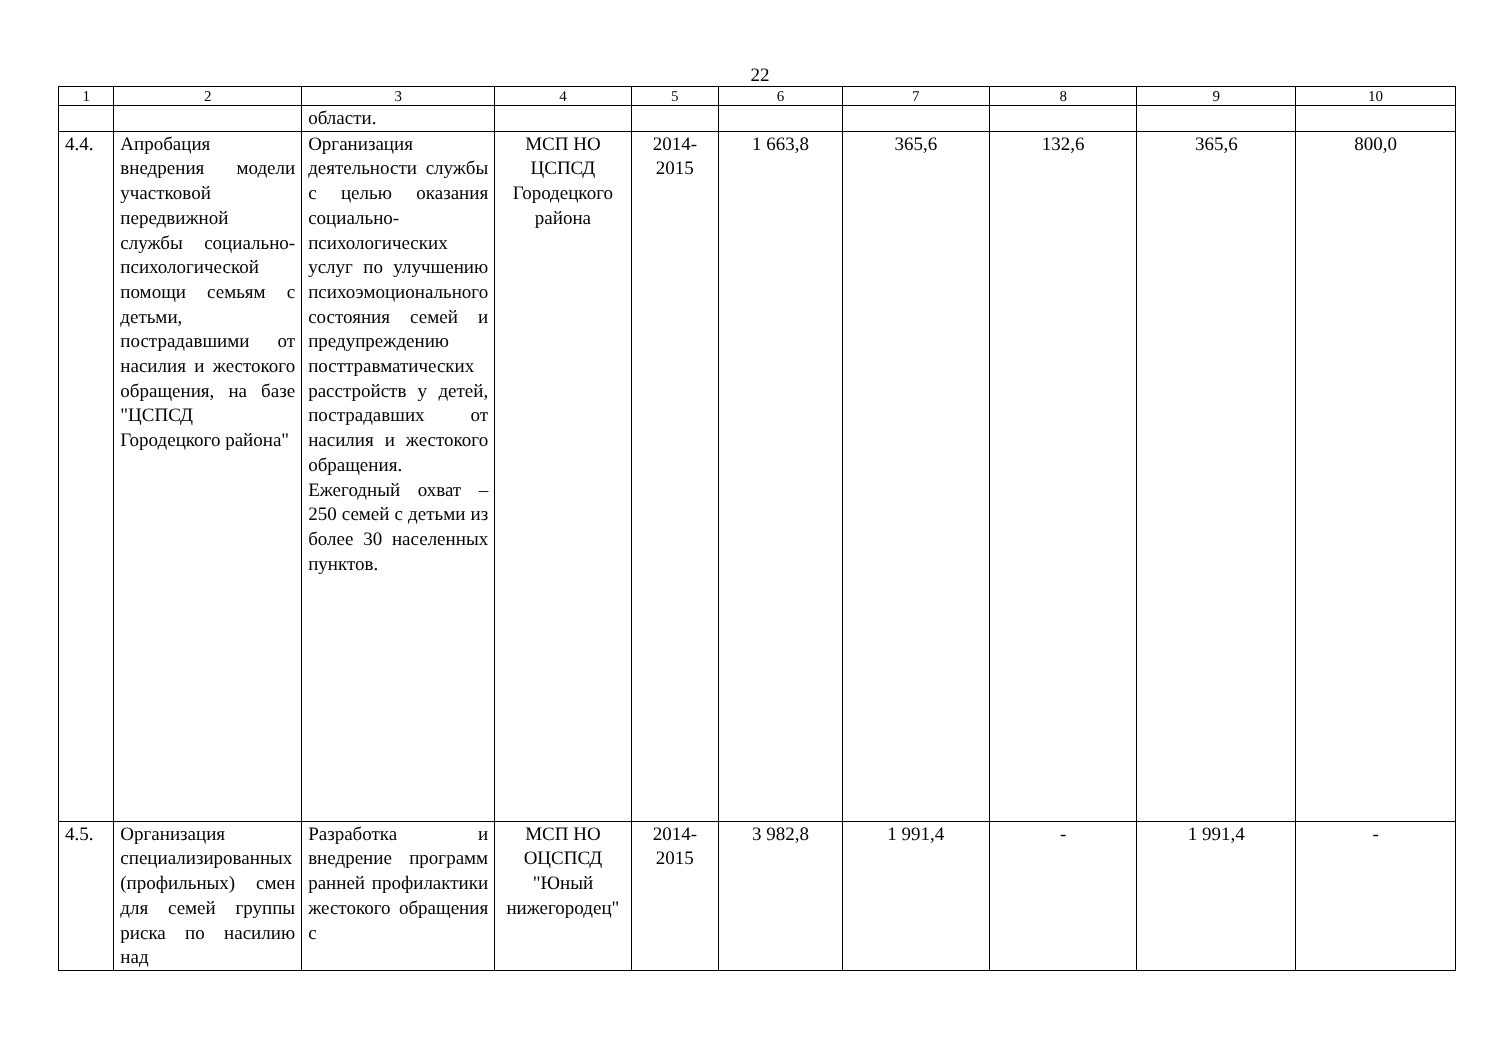22
| 1 | 2 | 3 | 4 | 5 | 6 | 7 | 8 | 9 | 10 |
| | | области. | | | | | | | |
| 4.4. | Апробация внедрения модели участковой передвижной службы социально-психологической помощи семьям с детьми, пострадавшими от насилия и жестокого обращения, на базе "ЦСПСД Городецкого района" | Организация деятельности службы с целью оказания социально-психологических услуг по улучшению психоэмоционального состояния семей и предупреждению посттравматических расстройств у детей, пострадавших от насилия и жестокого обращения. Ежегодный охват – 250 семей с детьми из более 30 населенных пунктов. | МСП НО ЦСПСД Городецкого района | 2014-2015 | 1 663,8 | 365,6 | 132,6 | 365,6 | 800,0 |
| 4.5. | Организация специализированных (профильных) смен для семей группы риска по насилию над | Разработка и внедрение программ ранней профилактики жестокого обращения с | МСП НО ОЦСПСД "Юный нижегородец" | 2014-2015 | 3 982,8 | 1 991,4 | - | 1 991,4 | - |